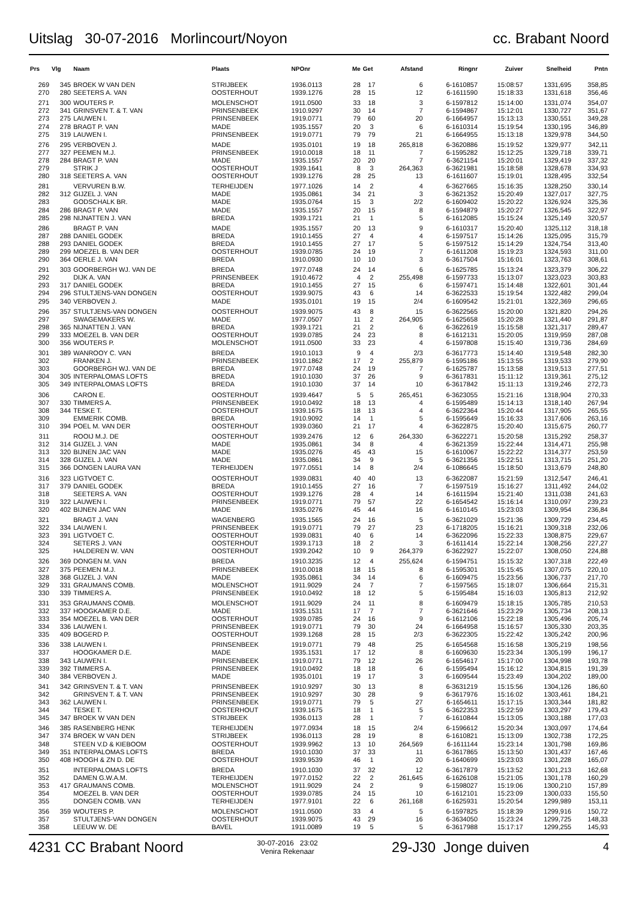Uitslag 30-07-2016 Morlincourt/Noyon cc. Brabant Noord
| Prs | Vlg | Naam | Plaats | NPOnr | Me | Get | Afstand | Ringnr | Zuiver | Snelheid | Pntn |
| --- | --- | --- | --- | --- | --- | --- | --- | --- | --- | --- | --- |
| 269 | 345 | BROEK W VAN DEN | STRIJBEEK | 1936.0113 | 28 | 17 | 6 | 6-1610857 | 15:08:57 | 1331,695 | 358,85 |
| 270 | 280 | SEETERS A. VAN | OOSTERHOUT | 1939.1276 | 28 | 15 | 12 | 6-1611590 | 15:18:33 | 1331,618 | 356,46 |
| 271 | 300 | WOUTERS P. | MOLENSCHOT | 1911.0500 | 33 | 18 | 3 | 6-1597812 | 15:14:00 | 1331,074 | 354,07 |
| 272 | 341 | GRINSVEN T. & T. VAN | PRINSENBEEK | 1910.9297 | 30 | 14 | 7 | 6-1594867 | 15:12:01 | 1330,727 | 351,67 |
| 273 | 275 | LAUWEN I. | PRINSENBEEK | 1919.0771 | 79 | 60 | 20 | 6-1664957 | 15:13:13 | 1330,551 | 349,28 |
| 274 | 278 | BRAGT P. VAN | MADE | 1935.1557 | 20 | 3 | 6 | 6-1610314 | 15:19:54 | 1330,195 | 346,89 |
| 275 | 319 | LAUWEN I. | PRINSENBEEK | 1919.0771 | 79 | 79 | 21 | 6-1664955 | 15:13:18 | 1329,978 | 344,50 |
| 276 | 295 | VERBOVEN J. | MADE | 1935.0101 | 19 | 18 | 265,818 | 6-3620886 | 15:19:52 | 1329,977 | 342,11 |
| 277 | 327 | PEEMEN M.J. | PRINSENBEEK | 1910.0018 | 18 | 11 | 7 | 6-1595282 | 15:12:25 | 1329,718 | 339,71 |
| 278 | 284 | BRAGT P. VAN | MADE | 1935.1557 | 20 | 20 | 7 | 6-3621154 | 15:20:01 | 1329,419 | 337,32 |
| 279 | | STRIK J | OOSTERHOUT | 1939.1641 | 8 | 3 | 264,363 | 6-3621981 | 15:18:58 | 1328,678 | 334,93 |
| 280 | 318 | SEETERS A. VAN | OOSTERHOUT | 1939.1276 | 28 | 25 | 13 | 6-1611607 | 15:19:01 | 1328,495 | 332,54 |
| 281 | | VERVUREN B.W. | TERHEIJDEN | 1977.1026 | 14 | 2 | 4 | 6-3627665 | 15:16:35 | 1328,250 | 330,14 |
| 282 | 312 | GIJZEL J. VAN | MADE | 1935.0861 | 34 | 21 | 3 | 6-3621352 | 15:20:49 | 1327,017 | 327,75 |
| 283 | | GODSCHALK BR. | MADE | 1935.0764 | 15 | 3 | 2/2 | 6-1609402 | 15:20:22 | 1326,924 | 325,36 |
| 284 | 286 | BRAGT P. VAN | MADE | 1935.1557 | 20 | 15 | 8 | 6-1594879 | 15:20:27 | 1326,545 | 322,97 |
| 285 | 298 | NIJNATTEN J. VAN | BREDA | 1939.1721 | 21 | 1 | 5 | 6-1612085 | 15:15:24 | 1325,149 | 320,57 |
| 286 | | BRAGT P. VAN | MADE | 1935.1557 | 20 | 13 | 9 | 6-1610317 | 15:20:40 | 1325,112 | 318,18 |
| 287 | 288 | DANIEL GODEK | BREDA | 1910.1455 | 27 | 4 | 4 | 6-1597517 | 15:14:26 | 1325,095 | 315,79 |
| 288 | 293 | DANIEL GODEK | BREDA | 1910.1455 | 27 | 17 | 5 | 6-1597512 | 15:14:29 | 1324,754 | 313,40 |
| 289 | 299 | MOEZEL B. VAN DER | OOSTERHOUT | 1939.0785 | 24 | 19 | 7 | 6-1611208 | 15:19:23 | 1324,593 | 311,00 |
| 290 | 364 | OERLE J. VAN | BREDA | 1910.0930 | 10 | 10 | 3 | 6-3617504 | 15:16:01 | 1323,763 | 308,61 |
| 291 | 303 | GOORBERGH WJ. VAN DE | BREDA | 1977.0748 | 24 | 14 | 6 | 6-1625785 | 15:13:24 | 1323,379 | 306,22 |
| 292 | | DIJK A. VAN | PRINSENBEEK | 1910.4672 | 4 | 2 | 255,498 | 6-1597733 | 15:13:07 | 1323,023 | 303,83 |
| 293 | 317 | DANIEL GODEK | BREDA | 1910.1455 | 27 | 15 | 6 | 6-1597471 | 15:14:48 | 1322,601 | 301,44 |
| 294 | 296 | STULTJENS-VAN DONGEN | OOSTERHOUT | 1939.9075 | 43 | 6 | 14 | 6-3622533 | 15:19:54 | 1322,482 | 299,04 |
| 295 | 340 | VERBOVEN J. | MADE | 1935.0101 | 19 | 15 | 2/4 | 6-1609542 | 15:21:01 | 1322,369 | 296,65 |
| 296 | 357 | STULTJENS-VAN DONGEN | OOSTERHOUT | 1939.9075 | 43 | 8 | 15 | 6-3622565 | 15:20:00 | 1321,820 | 294,26 |
| 297 | | SWAGEMAKERS W. | MADE | 1977.0507 | 11 | 2 | 264,905 | 6-1625658 | 15:20:28 | 1321,440 | 291,87 |
| 298 | 365 | NIJNATTEN J. VAN | BREDA | 1939.1721 | 21 | 2 | 6 | 6-3622619 | 15:15:58 | 1321,317 | 289,47 |
| 299 | 333 | MOEZEL B. VAN DER | OOSTERHOUT | 1939.0785 | 24 | 23 | 8 | 6-1612131 | 15:20:05 | 1319,959 | 287,08 |
| 300 | 356 | WOUTERS P. | MOLENSCHOT | 1911.0500 | 33 | 23 | 4 | 6-1597808 | 15:15:40 | 1319,736 | 284,69 |
| 301 | 389 | WANROOY C. VAN | BREDA | 1910.1013 | 9 | 4 | 2/3 | 6-3617773 | 15:14:40 | 1319,548 | 282,30 |
| 302 | | FRANKEN J. | PRINSENBEEK | 1910.1862 | 17 | 2 | 255,879 | 6-1595186 | 15:13:55 | 1319,533 | 279,90 |
| 303 | | GOORBERGH WJ. VAN DE | BREDA | 1977.0748 | 24 | 19 | 7 | 6-1625787 | 15:13:58 | 1319,513 | 277,51 |
| 304 | 305 | INTERPALOMAS LOFTS | BREDA | 1910.1030 | 37 | 26 | 9 | 6-3617831 | 15:11:12 | 1319,361 | 275,12 |
| 305 | 349 | INTERPALOMAS LOFTS | BREDA | 1910.1030 | 37 | 14 | 10 | 6-3617842 | 15:11:13 | 1319,246 | 272,73 |
| 306 | | CARON E. | OOSTERHOUT | 1939.4647 | 5 | 5 | 265,451 | 6-3623055 | 15:21:16 | 1318,904 | 270,33 |
| 307 | 330 | TIMMERS A. | PRINSENBEEK | 1910.0492 | 18 | 13 | 4 | 6-1595489 | 15:14:13 | 1318,140 | 267,94 |
| 308 | 344 | TESKE T. | OOSTERHOUT | 1939.1675 | 18 | 13 | 4 | 6-3622364 | 15:20:44 | 1317,905 | 265,55 |
| 309 | | EMMERIK COMB. | BREDA | 1910.9092 | 14 | 1 | 5 | 6-1595649 | 15:16:33 | 1317,606 | 263,16 |
| 310 | 394 | POEL M. VAN DER | OOSTERHOUT | 1939.0360 | 21 | 17 | 4 | 6-3622875 | 15:20:40 | 1315,675 | 260,77 |
| 311 | | ROOIJ M.J. DE | OOSTERHOUT | 1939.2476 | 12 | 6 | 264,330 | 6-3622271 | 15:20:58 | 1315,292 | 258,37 |
| 312 | 314 | GIJZEL J. VAN | MADE | 1935.0861 | 34 | 8 | 4 | 6-3621359 | 15:22:44 | 1314,471 | 255,98 |
| 313 | 320 | BIJNEN JAC VAN | MADE | 1935.0276 | 45 | 43 | 15 | 6-1610067 | 15:22:22 | 1314,377 | 253,59 |
| 314 | 328 | GIJZEL J. VAN | MADE | 1935.0861 | 34 | 9 | 5 | 6-3621356 | 15:22:51 | 1313,715 | 251,20 |
| 315 | 366 | DONGEN LAURA VAN | TERHEIJDEN | 1977.0551 | 14 | 8 | 2/4 | 6-1086645 | 15:18:50 | 1313,679 | 248,80 |
| 316 | 323 | LIGTVOET C. | OOSTERHOUT | 1939.0831 | 40 | 40 | 13 | 6-3622087 | 15:21:59 | 1312,547 | 246,41 |
| 317 | 379 | DANIEL GODEK | BREDA | 1910.1455 | 27 | 16 | 7 | 6-1597519 | 15:16:27 | 1311,492 | 244,02 |
| 318 | | SEETERS A. VAN | OOSTERHOUT | 1939.1276 | 28 | 4 | 14 | 6-1611594 | 15:21:40 | 1311,038 | 241,63 |
| 319 | 322 | LAUWEN I. | PRINSENBEEK | 1919.0771 | 79 | 57 | 22 | 6-1654542 | 15:16:14 | 1310,097 | 239,23 |
| 320 | 402 | BIJNEN JAC VAN | MADE | 1935.0276 | 45 | 44 | 16 | 6-1610145 | 15:23:03 | 1309,954 | 236,84 |
| 321 | | BRAGT J. VAN | WAGENBERG | 1935.1565 | 24 | 16 | 5 | 6-3621029 | 15:21:36 | 1309,729 | 234,45 |
| 322 | 334 | LAUWEN I. | PRINSENBEEK | 1919.0771 | 79 | 27 | 23 | 6-1718205 | 15:16:21 | 1309,318 | 232,06 |
| 323 | 391 | LIGTVOET C. | OOSTERHOUT | 1939.0831 | 40 | 6 | 14 | 6-3622096 | 15:22:33 | 1308,875 | 229,67 |
| 324 | | SETERS J. VAN | OOSTERHOUT | 1939.1713 | 18 | 2 | 3 | 6-1611414 | 15:22:14 | 1308,256 | 227,27 |
| 325 | | HALDEREN W. VAN | OOSTERHOUT | 1939.2042 | 10 | 9 | 264,379 | 6-3622927 | 15:22:07 | 1308,050 | 224,88 |
| 326 | 369 | DONGEN M. VAN | BREDA | 1910.3235 | 12 | 4 | 255,624 | 6-1594751 | 15:15:32 | 1307,318 | 222,49 |
| 327 | 375 | PEEMEN M.J. | PRINSENBEEK | 1910.0018 | 18 | 15 | 8 | 6-1595301 | 15:15:45 | 1307,075 | 220,10 |
| 328 | 368 | GIJZEL J. VAN | MADE | 1935.0861 | 34 | 14 | 6 | 6-1609475 | 15:23:56 | 1306,737 | 217,70 |
| 329 | 331 | GRAUMANS COMB. | MOLENSCHOT | 1911.9029 | 24 | 7 | 7 | 6-1597565 | 15:18:07 | 1306,664 | 215,31 |
| 330 | 339 | TIMMERS A. | PRINSENBEEK | 1910.0492 | 18 | 12 | 5 | 6-1595484 | 15:16:03 | 1305,813 | 212,92 |
| 331 | 353 | GRAUMANS COMB. | MOLENSCHOT | 1911.9029 | 24 | 11 | 8 | 6-1609479 | 15:18:15 | 1305,785 | 210,53 |
| 332 | 337 | HOOGKAMER D.E. | MADE | 1935.1531 | 17 | 7 | 7 | 6-3621646 | 15:23:29 | 1305,734 | 208,13 |
| 333 | 354 | MOEZEL B. VAN DER | OOSTERHOUT | 1939.0785 | 24 | 16 | 9 | 6-1612106 | 15:22:18 | 1305,496 | 205,74 |
| 334 | 336 | LAUWEN I. | PRINSENBEEK | 1919.0771 | 79 | 30 | 24 | 6-1664958 | 15:16:57 | 1305,330 | 203,35 |
| 335 | 409 | BOGERD P. | OOSTERHOUT | 1939.1268 | 28 | 15 | 2/3 | 6-3622305 | 15:22:42 | 1305,242 | 200,96 |
| 336 | 338 | LAUWEN I. | PRINSENBEEK | 1919.0771 | 79 | 48 | 25 | 6-1654568 | 15:16:58 | 1305,219 | 198,56 |
| 337 | | HOOGKAMER D.E. | MADE | 1935.1531 | 17 | 12 | 8 | 6-1609630 | 15:23:34 | 1305,199 | 196,17 |
| 338 | 343 | LAUWEN I. | PRINSENBEEK | 1919.0771 | 79 | 12 | 26 | 6-1654617 | 15:17:00 | 1304,998 | 193,78 |
| 339 | 392 | TIMMERS A. | PRINSENBEEK | 1910.0492 | 18 | 18 | 6 | 6-1595494 | 15:16:12 | 1304,815 | 191,39 |
| 340 | 384 | VERBOVEN J. | MADE | 1935.0101 | 19 | 17 | 3 | 6-1609544 | 15:23:49 | 1304,202 | 189,00 |
| 341 | 342 | GRINSVEN T. & T. VAN | PRINSENBEEK | 1910.9297 | 30 | 13 | 8 | 6-3631219 | 15:15:56 | 1304,126 | 186,60 |
| 342 | | GRINSVEN T. & T. VAN | PRINSENBEEK | 1910.9297 | 30 | 28 | 9 | 6-3617976 | 15:16:02 | 1303,461 | 184,21 |
| 343 | 362 | LAUWEN I. | PRINSENBEEK | 1919.0771 | 79 | 5 | 27 | 6-1654611 | 15:17:15 | 1303,344 | 181,82 |
| 344 | | TESKE T. | OOSTERHOUT | 1939.1675 | 18 | 1 | 5 | 6-3622353 | 15:22:59 | 1303,297 | 179,43 |
| 345 | 347 | BROEK W VAN DEN | STRIJBEEK | 1936.0113 | 28 | 1 | 7 | 6-1610844 | 15:13:05 | 1303,188 | 177,03 |
| 346 | 385 | RASENBERG HENK | TERHEIJDEN | 1977.0934 | 18 | 15 | 2/4 | 6-1596612 | 15:20:34 | 1303,097 | 174,64 |
| 347 | 374 | BROEK W VAN DEN | STRIJBEEK | 1936.0113 | 28 | 19 | 8 | 6-1610821 | 15:13:09 | 1302,738 | 172,25 |
| 348 | | STEEN V.D & KIEBOOM | OOSTERHOUT | 1939.9962 | 13 | 10 | 264,569 | 6-1611144 | 15:23:14 | 1301,798 | 169,86 |
| 349 | 351 | INTERPALOMAS LOFTS | BREDA | 1910.1030 | 37 | 33 | 11 | 6-3617865 | 15:13:50 | 1301,437 | 167,46 |
| 350 | 408 | HOOGH & ZN D. DE | OOSTERHOUT | 1939.9539 | 46 | 1 | 20 | 6-1640699 | 15:23:03 | 1301,228 | 165,07 |
| 351 | | INTERPALOMAS LOFTS | BREDA | 1910.1030 | 37 | 32 | 12 | 6-3617879 | 15:13:52 | 1301,213 | 162,68 |
| 352 | | DAMEN G.W.A.M. | TERHEIJDEN | 1977.0152 | 22 | 2 | 261,645 | 6-1626108 | 15:21:05 | 1301,178 | 160,29 |
| 353 | 417 | GRAUMANS COMB. | MOLENSCHOT | 1911.9029 | 24 | 2 | 9 | 6-1598027 | 15:19:06 | 1300,210 | 157,89 |
| 354 | | MOEZEL B. VAN DER | OOSTERHOUT | 1939.0785 | 24 | 15 | 10 | 6-1612101 | 15:23:09 | 1300,033 | 155,50 |
| 355 | | DONGEN COMB. VAN | TERHEIJDEN | 1977.9101 | 22 | 6 | 261,168 | 6-1625931 | 15:20:54 | 1299,989 | 153,11 |
| 356 | 359 | WOUTERS P. | MOLENSCHOT | 1911.0500 | 33 | 4 | 5 | 6-1597825 | 15:18:39 | 1299,916 | 150,72 |
| 357 | | STULTJENS-VAN DONGEN | OOSTERHOUT | 1939.9075 | 43 | 29 | 16 | 6-3634050 | 15:23:24 | 1299,725 | 148,33 |
| 358 | | LEEUW W. DE | BAVEL | 1911.0089 | 19 | 5 | 5 | 6-3617988 | 15:17:17 | 1299,255 | 145,93 |
4231 CC Brabant Noord 30-07-2016 23:02
Venira Rekenaar 29-J30 Jonge duiven 4